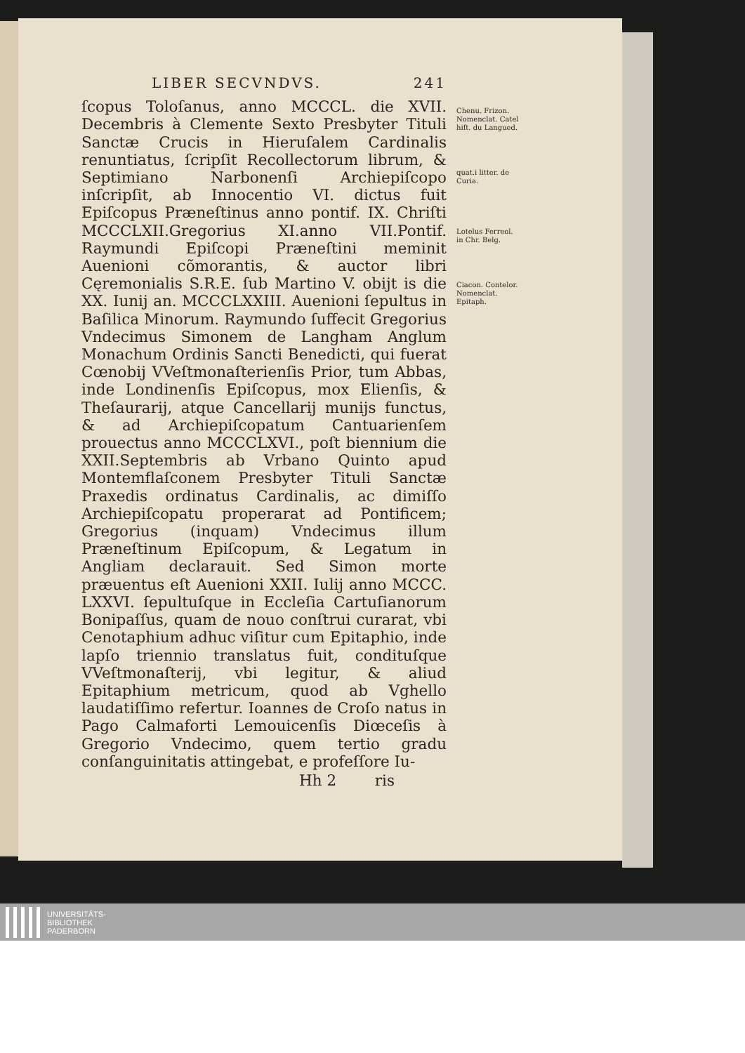LIBER SECVNDVS. 241
ſcopus Toloſanus, anno MCCCL. die XVII. Decembris à Clemente Sexto Presbyter Tituli Sanctæ Crucis in Hieruſalem Cardinalis renuntiatus, ſcripſit Recollectorum librum, & Septimiano Narbonenſi Archiepiſcopo inſcripſit, ab Innocentio VI. dictus fuit Epiſcopus Præneſtinus anno pontif. IX. Chriſti MCCCLXII.Gregorius XI.anno VII.Pontif. Raymundi Epiſcopi Præneſtini meminit Auenioni cõmorantis, & auctor libri Cęremonialis S.R.E. ſub Martino V. obijt is die XX. Iunij an. MCCCLXXIII. Auenioni ſepultus in Baſilica Minorum. Raymundo ſuffecit Gregorius Vndecimus Simonem de Langham Anglum Monachum Ordinis Sancti Benedicti, qui fuerat Cœnobij VVeſtmonaſterienſis Prior, tum Abbas, inde Londinenſis Epiſcopus, mox Elienſis, & Theſaurarij, atque Cancellarij munijs functus, & ad Archiepiſcopatum Cantuarienſem prouectus anno MCCCLXVI., poſt biennium die XXII.Septembris ab Vrbano Quinto apud Montemflaſconem Presbyter Tituli Sanctæ Praxedis ordinatus Cardinalis, ac dimiſſo Archiepiſcopatu properarat ad Pontificem; Gregorius (inquam) Vndecimus illum Præneſtinum Epiſcopum, & Legatum in Angliam declarauit. Sed Simon morte præuentus eſt Auenioni XXII. Iulij anno MCCC. LXXVI. ſepultuſque in Eccleſia Cartuſianorum Bonipaſſus, quam de nouo conſtrui curarat, vbi Cenotaphium adhuc viſitur cum Epitaphio, inde lapſo triennio translatus fuit, condituſque VVeſtmonaſterij, vbi legitur, & aliud Epitaphium metricum, quod ab Vghello laudatiſſimo refertur. Ioannes de Croſo natus in Pago Calmaforti Lemouicenſis Diœceſis à Gregorio Vndecimo, quem tertio gradu conſanguinitatis attingebat, e profeſſore Iu-
Hh 2 ris
Chenu. Frizon. Nomenclat. Catel hiſt. du Langued.
quat.i litter. de Curia.
Lotelus Ferreol. in Chr. Belg.
Ciacon. Contelor. Nomenclat. Epitaph.
UNIVERSITÄTS-
BIBLIOTHEK
PADERBORN